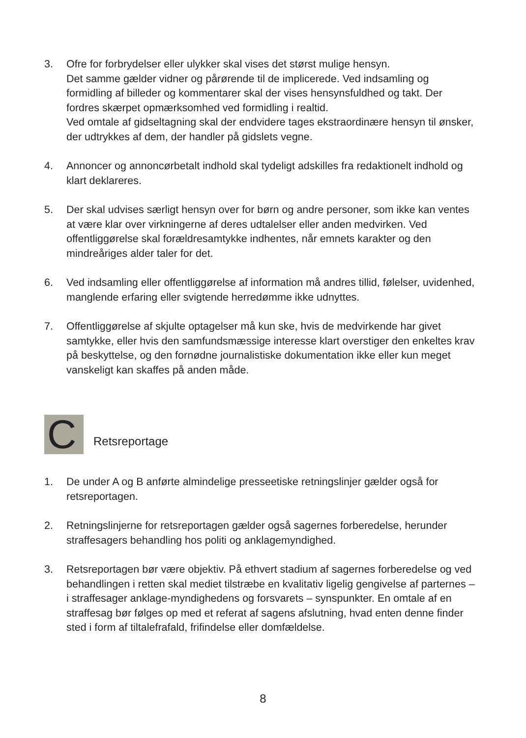3. Ofre for forbrydelser eller ulykker skal vises det størst mulige hensyn.
Det samme gælder vidner og pårørende til de implicerede. Ved indsamling og formidling af billeder og kommentarer skal der vises hensynsfuldhed og takt. Der fordres skærpet opmærksomhed ved formidling i realtid.
Ved omtale af gidseltagning skal der endvidere tages ekstraordinære hensyn til ønsker, der udtrykkes af dem, der handler på gidslets vegne.
4. Annoncer og annoncørbetalt indhold skal tydeligt adskilles fra redaktionelt indhold og klart deklareres.
5. Der skal udvises særligt hensyn over for børn og andre personer, som ikke kan ventes at være klar over virkningerne af deres udtalelser eller anden medvirken. Ved offentliggørelse skal forældresamtykke indhentes, når emnets karakter og den mindreåriges alder taler for det.
6. Ved indsamling eller offentliggørelse af information må andres tillid, følelser, uvidenhed, manglende erfaring eller svigtende herredømme ikke udnyttes.
7. Offentliggørelse af skjulte optagelser må kun ske, hvis de medvirkende har givet samtykke, eller hvis den samfundsmæssige interesse klart overstiger den enkeltes krav på beskyttelse, og den fornødne journalistiske dokumentation ikke eller kun meget vanskeligt kan skaffes på anden måde.
C
Retsreportage
1. De under A og B anførte almindelige presseetiske retningslinjer gælder også for retsreportagen.
2. Retningslinjerne for retsreportagen gælder også sagernes forberedelse, herunder straffesagers behandling hos politi og anklagemyndighed.
3. Retsreportagen bør være objektiv. På ethvert stadium af sagernes forberedelse og ved behandlingen i retten skal mediet tilstræbe en kvalitativ ligelig gengivelse af parternes – i straffesager anklage-myndighedens og forsvarets – synspunkter. En omtale af en straffesag bør følges op med et referat af sagens afslutning, hvad enten denne finder sted i form af tiltalefrafald, frifindelse eller domfældelse.
8